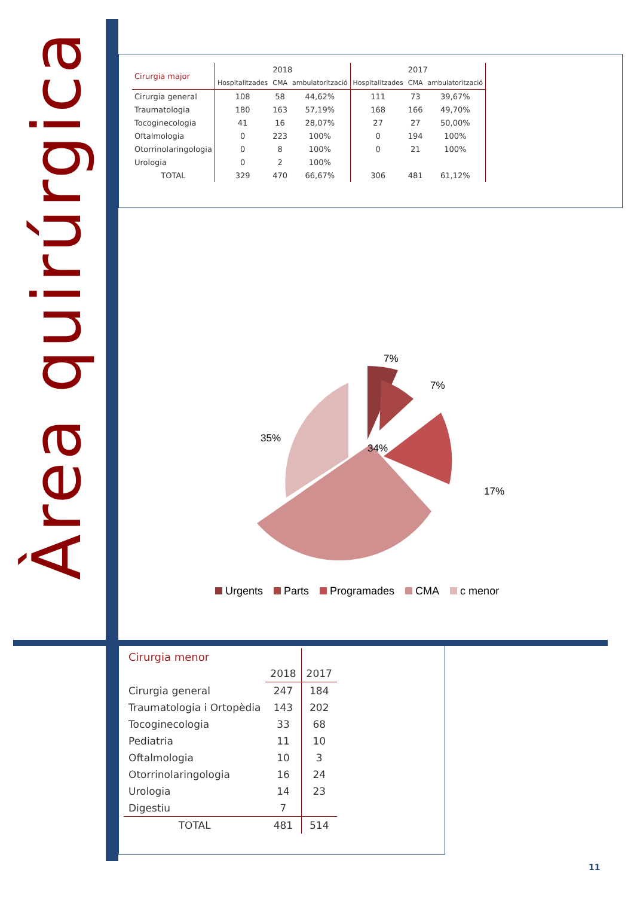Àrea quirúrgica
| Cirurgia major | 2018 | | | 2017 | | |
| --- | --- | --- | --- | --- | --- | --- |
| | Hospitalitzades | CMA | ambulatorització | Hospitalitzades | CMA | ambulatorització |
| Cirurgia general | 108 | 58 | 44,62% | 111 | 73 | 39,67% |
| Traumatologia | 180 | 163 | 57,19% | 168 | 166 | 49,70% |
| Tocoginecologia | 41 | 16 | 28,07% | 27 | 27 | 50,00% |
| Oftalmologia | 0 | 223 | 100% | 0 | 194 | 100% |
| Otorrinolaringologia | 0 | 8 | 100% | 0 | 21 | 100% |
| Urologia | 0 | 2 | 100% | | | |
| TOTAL | 329 | 470 | 66,67% | 306 | 481 | 61,12% |
7%
7%
17%
34%
35%
Urgents Parts Programades CMA c menor
| Cirurgia menor | | |
| --- | --- | --- |
| | 2018 | 2017 |
| Cirurgia general | 247 | 184 |
| Traumatologia i Ortopèdia | 143 | 202 |
| Tocoginecologia | 33 | 68 |
| Pediatria | 11 | 10 |
| Oftalmologia | 10 | 3 |
| Otorrinolaringologia | 16 | 24 |
| Urologia | 14 | 23 |
| Digestiu | 7 | |
| TOTAL | 481 | 514 |
11